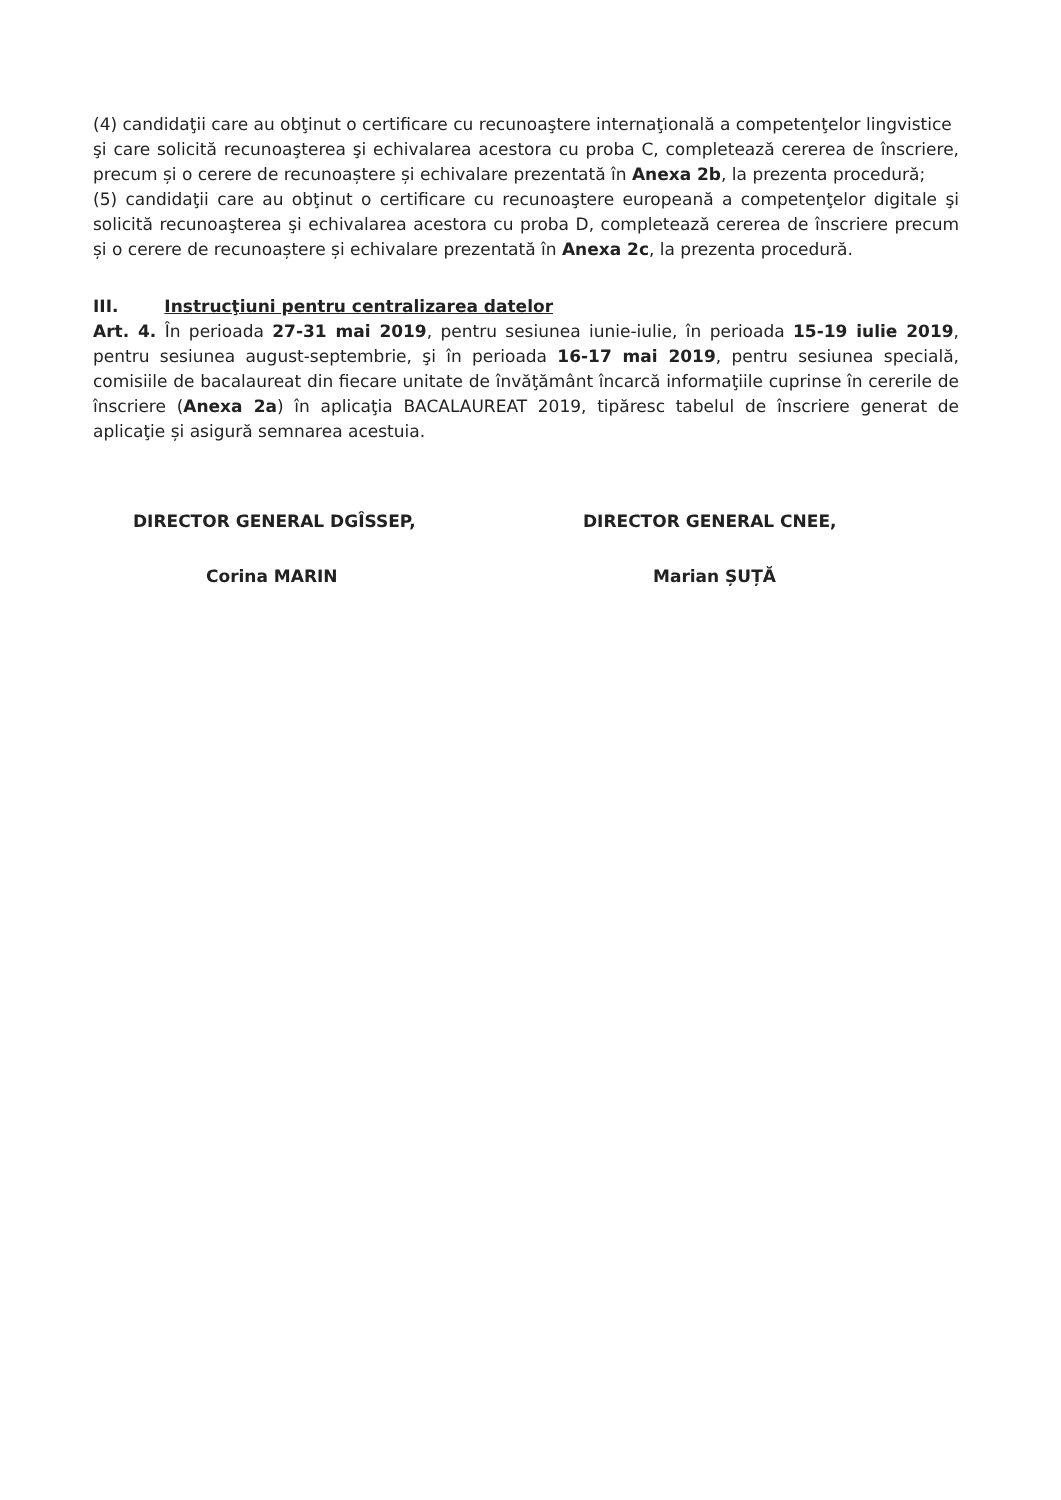(4) candidaţii care au obţinut o certificare cu recunoaştere internaţională a competenţelor lingvistice
şi care solicită recunoaşterea şi echivalarea acestora cu proba C, completează cererea de înscriere, precum și o cerere de recunoaștere și echivalare prezentată în Anexa 2b, la prezenta procedură;
(5) candidaţii care au obţinut o certificare cu recunoaştere europeană a competenţelor digitale şi solicită recunoaşterea şi echivalarea acestora cu proba D, completează cererea de înscriere precum și o cerere de recunoaștere și echivalare prezentată în Anexa 2c, la prezenta procedură.
III. Instrucţiuni pentru centralizarea datelor
Art. 4. În perioada 27-31 mai 2019, pentru sesiunea iunie-iulie, în perioada 15-19 iulie 2019, pentru sesiunea august-septembrie, şi în perioada 16-17 mai 2019, pentru sesiunea specială, comisiile de bacalaureat din fiecare unitate de învăţământ încarcă informaţiile cuprinse în cererile de înscriere (Anexa 2a) în aplicaţia BACALAUREAT 2019, tipăresc tabelul de înscriere generat de aplicaţie și asigură semnarea acestuia.
DIRECTOR GENERAL DGÎSSEP,
Corina MARIN
DIRECTOR GENERAL CNEE,
Marian ȘUȚĂ